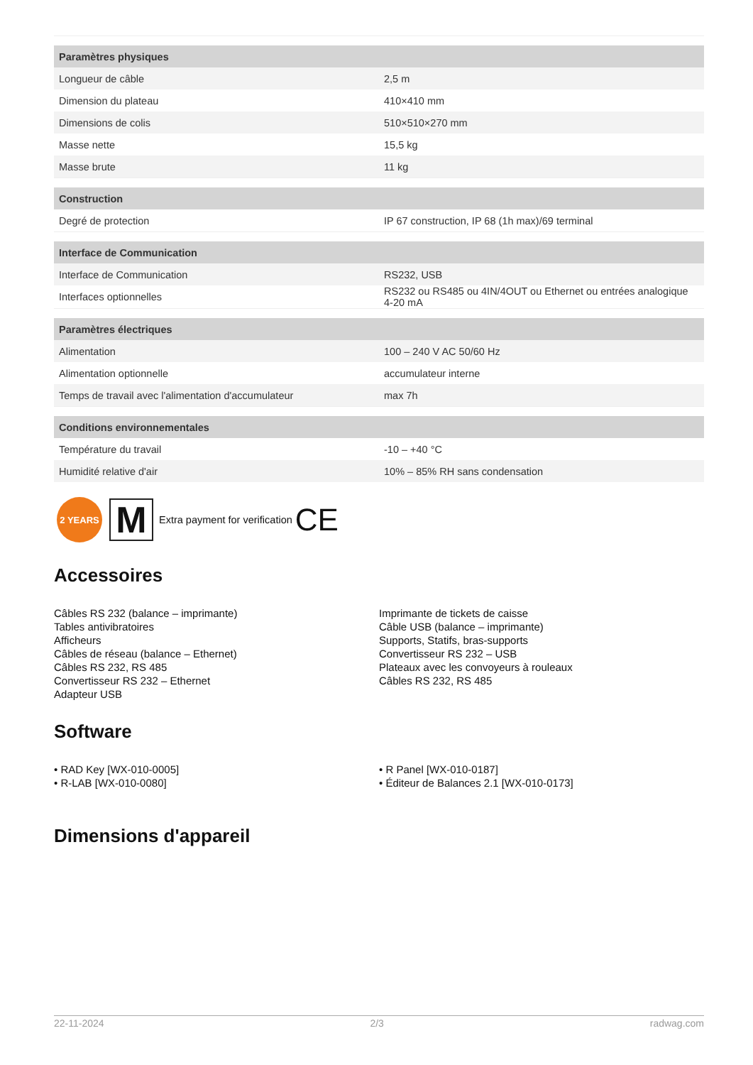| Paramètres physiques | |
| --- | --- |
| Longueur de câble | 2,5 m |
| Dimension du plateau | 410×410 mm |
| Dimensions de colis | 510×510×270 mm |
| Masse nette | 15,5 kg |
| Masse brute | 11 kg |
| Construction | |
| Degré de protection | IP 67 construction, IP 68 (1h max)/69 terminal |
| Interface de Communication | |
| Interface de Communication | RS232, USB |
| Interfaces optionnelles | RS232 ou RS485 ou 4IN/4OUT ou Ethernet ou entrées analogique 4-20 mA |
| Paramètres électriques | |
| Alimentation | 100 – 240 V AC 50/60 Hz |
| Alimentation optionnelle | accumulateur interne |
| Temps de travail avec l'alimentation d'accumulateur | max 7h |
| Conditions environnementales | |
| Température du travail | -10 – +40 °C |
| Humidité relative d'air | 10% – 85% RH sans condensation |
2 YEARS
M
Extra payment for verification CE
Accessoires
Câbles RS 232 (balance – imprimante)
Tables antivibratoires
Afficheurs
Câbles de réseau (balance – Ethernet)
Câbles RS 232, RS 485
Convertisseur RS 232 – Ethernet
Adapteur USB
Imprimante de tickets de caisse
Câble USB (balance – imprimante)
Supports, Statifs, bras-supports
Convertisseur RS 232 – USB
Plateaux avec les convoyeurs à rouleaux
Câbles RS 232, RS 485
Software
• RAD Key [WX-010-0005]
• R-LAB [WX-010-0080]
• R Panel [WX-010-0187]
• Éditeur de Balances 2.1 [WX-010-0173]
Dimensions d'appareil
22-11-2024 2/3 radwag.com